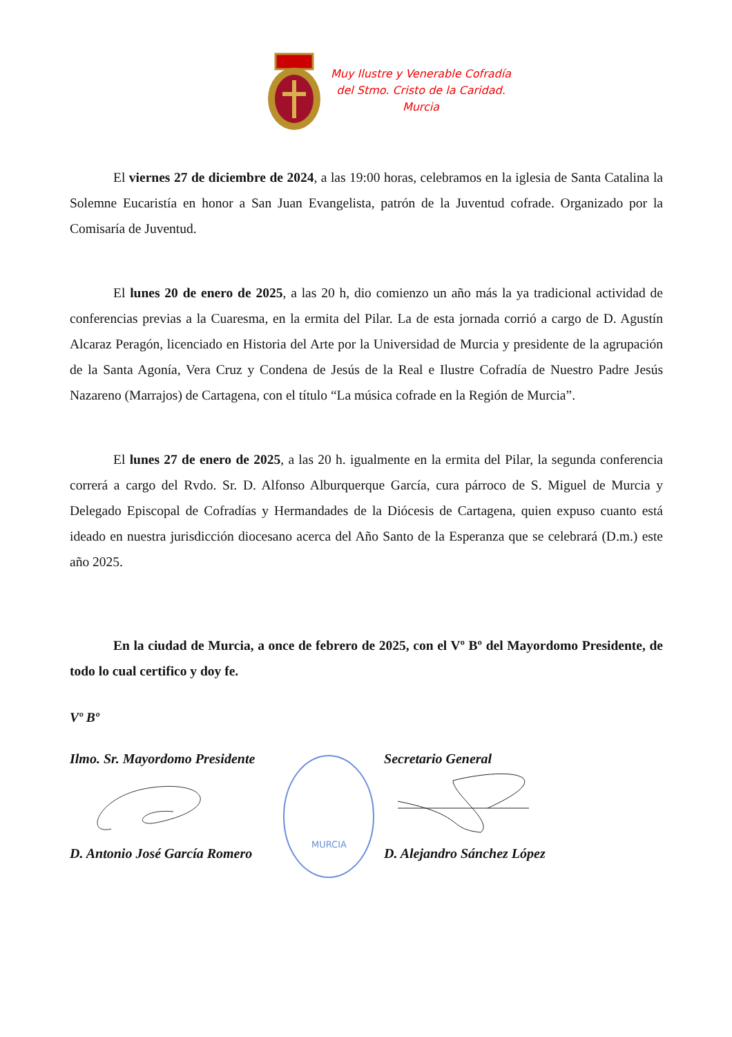Muy Ilustre y Venerable Cofradía
del Stmo. Cristo de la Caridad.
Murcia
El viernes 27 de diciembre de 2024, a las 19:00 horas, celebramos en la iglesia de Santa Catalina la Solemne Eucaristía en honor a San Juan Evangelista, patrón de la Juventud cofrade. Organizado por la Comisaría de Juventud.
El lunes 20 de enero de 2025, a las 20 h, dio comienzo un año más la ya tradicional actividad de conferencias previas a la Cuaresma, en la ermita del Pilar. La de esta jornada corrió a cargo de D. Agustín Alcaraz Peragón, licenciado en Historia del Arte por la Universidad de Murcia y presidente de la agrupación de la Santa Agonía, Vera Cruz y Condena de Jesús de la Real e Ilustre Cofradía de Nuestro Padre Jesús Nazareno (Marrajos) de Cartagena, con el título “La música cofrade en la Región de Murcia”.
El lunes 27 de enero de 2025, a las 20 h. igualmente en la ermita del Pilar, la segunda conferencia correrá a cargo del Rvdo. Sr. D. Alfonso Alburquerque García, cura párroco de S. Miguel de Murcia y Delegado Episcopal de Cofradías y Hermandades de la Diócesis de Cartagena, quien expuso cuanto está ideado en nuestra jurisdicción diocesano acerca del Año Santo de la Esperanza que se celebrará (D.m.) este año 2025.
En la ciudad de Murcia, a once de febrero de 2025, con el Vº Bº del Mayordomo Presidente, de todo lo cual certifico y doy fe.
Vº Bº
Ilmo. Sr. Mayordomo Presidente
D. Antonio José García Romero
MURCIA
Secretario General
D. Alejandro Sánchez López